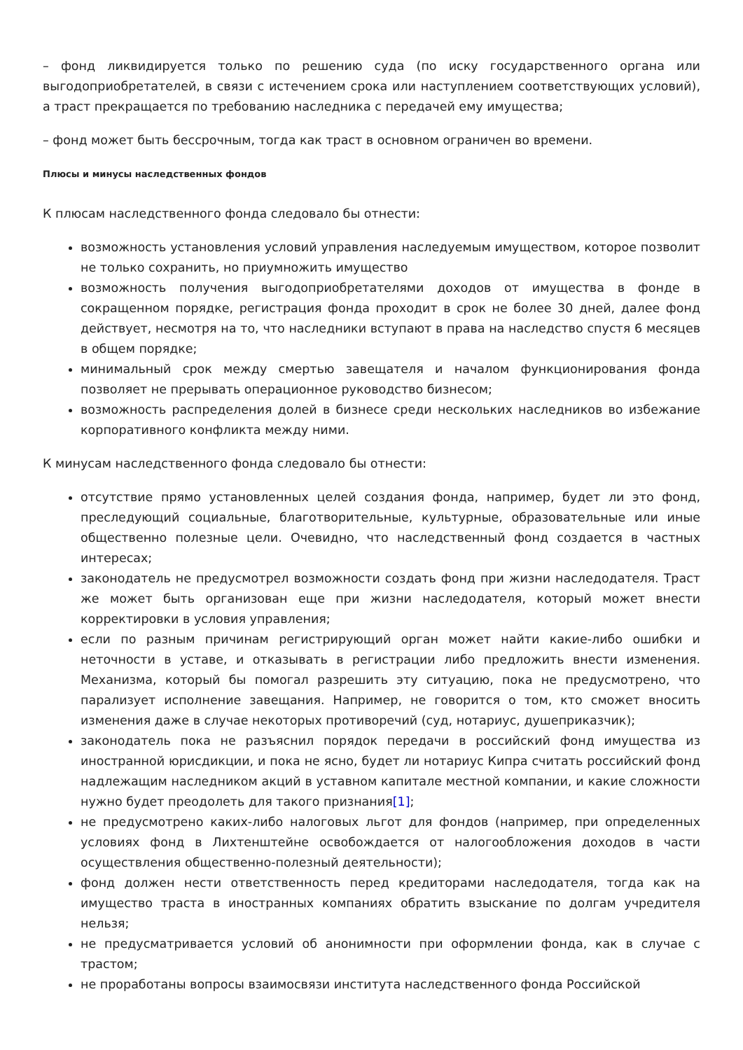– фонд ликвидируется только по решению суда (по иску государственного органа или выгодоприобретателей, в связи с истечением срока или наступлением соответствующих условий), а траст прекращается по требованию наследника с передачей ему имущества;
– фонд может быть бессрочным, тогда как траст в основном ограничен во времени.
Плюсы и минусы наследственных фондов
К плюсам наследственного фонда следовало бы отнести:
возможность установления условий управления наследуемым имуществом, которое позволит не только сохранить, но приумножить имущество
возможность получения выгодоприобретателями доходов от имущества в фонде в сокращенном порядке, регистрация фонда проходит в срок не более 30 дней, далее фонд действует, несмотря на то, что наследники вступают в права на наследство спустя 6 месяцев в общем порядке;
минимальный срок между смертью завещателя и началом функционирования фонда позволяет не прерывать операционное руководство бизнесом;
возможность распределения долей в бизнесе среди нескольких наследников во избежание корпоративного конфликта между ними.
К минусам наследственного фонда следовало бы отнести:
отсутствие прямо установленных целей создания фонда, например, будет ли это фонд, преследующий социальные, благотворительные, культурные, образовательные или иные общественно полезные цели. Очевидно, что наследственный фонд создается в частных интересах;
законодатель не предусмотрел возможности создать фонд при жизни наследодателя. Траст же может быть организован еще при жизни наследодателя, который может внести корректировки в условия управления;
если по разным причинам регистрирующий орган может найти какие-либо ошибки и неточности в уставе, и отказывать в регистрации либо предложить внести изменения. Механизма, который бы помогал разрешить эту ситуацию, пока не предусмотрено, что парализует исполнение завещания. Например, не говорится о том, кто сможет вносить изменения даже в случае некоторых противоречий (суд, нотариус, душеприказчик);
законодатель пока не разъяснил порядок передачи в российский фонд имущества из иностранной юрисдикции, и пока не ясно, будет ли нотариус Кипра считать российский фонд надлежащим наследником акций в уставном капитале местной компании, и какие сложности нужно будет преодолеть для такого признания[1];
не предусмотрено каких-либо налоговых льгот для фондов (например, при определенных условиях фонд в Лихтенштейне освобождается от налогообложения доходов в части осуществления общественно-полезный деятельности);
фонд должен нести ответственность перед кредиторами наследодателя, тогда как на имущество траста в иностранных компаниях обратить взыскание по долгам учредителя нельзя;
не предусматривается условий об анонимности при оформлении фонда, как в случае с трастом;
не проработаны вопросы взаимосвязи института наследственного фонда Российской